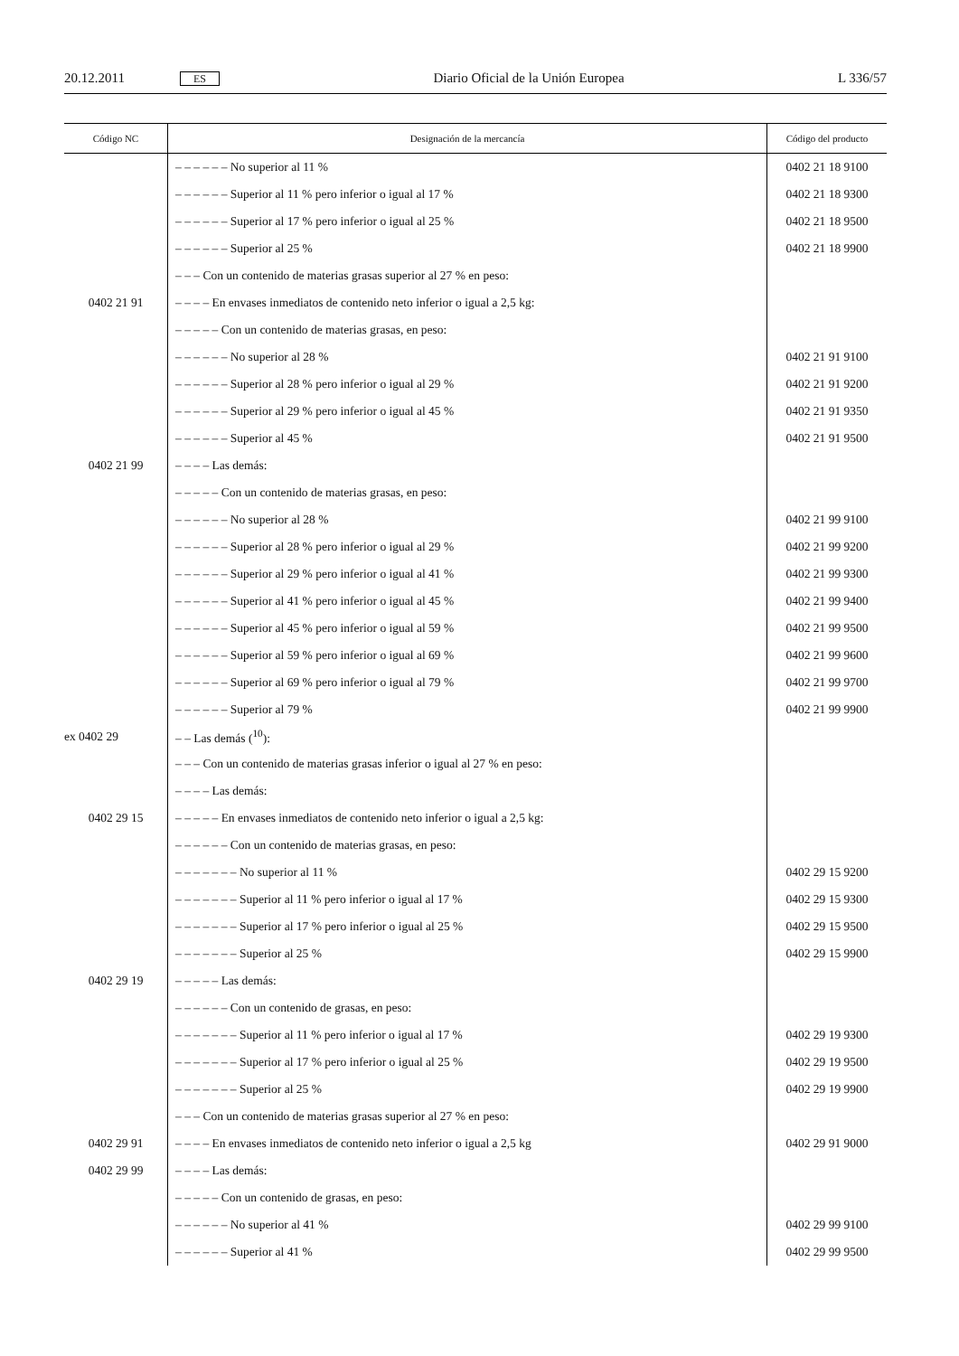20.12.2011 ES Diario Oficial de la Unión Europea L 336/57
| Código NC | Designación de la mercancía | Código del producto |
| --- | --- | --- |
| | – – – – – – No superior al 11 % | 0402 21 18 9100 |
| | – – – – – – Superior al 11 % pero inferior o igual al 17 % | 0402 21 18 9300 |
| | – – – – – – Superior al 17 % pero inferior o igual al 25 % | 0402 21 18 9500 |
| | – – – – – – Superior al 25 % | 0402 21 18 9900 |
| | – – – Con un contenido de materias grasas superior al 27 % en peso: | |
| 0402 21 91 | – – – – En envases inmediatos de contenido neto inferior o igual a 2,5 kg: | |
| | – – – – – Con un contenido de materias grasas, en peso: | |
| | – – – – – – No superior al 28 % | 0402 21 91 9100 |
| | – – – – – – Superior al 28 % pero inferior o igual al 29 % | 0402 21 91 9200 |
| | – – – – – – Superior al 29 % pero inferior o igual al 45 % | 0402 21 91 9350 |
| | – – – – – – Superior al 45 % | 0402 21 91 9500 |
| 0402 21 99 | – – – – Las demás: | |
| | – – – – – Con un contenido de materias grasas, en peso: | |
| | – – – – – – No superior al 28 % | 0402 21 99 9100 |
| | – – – – – – Superior al 28 % pero inferior o igual al 29 % | 0402 21 99 9200 |
| | – – – – – – Superior al 29 % pero inferior o igual al 41 % | 0402 21 99 9300 |
| | – – – – – – Superior al 41 % pero inferior o igual al 45 % | 0402 21 99 9400 |
| | – – – – – – Superior al 45 % pero inferior o igual al 59 % | 0402 21 99 9500 |
| | – – – – – – Superior al 59 % pero inferior o igual al 69 % | 0402 21 99 9600 |
| | – – – – – – Superior al 69 % pero inferior o igual al 79 % | 0402 21 99 9700 |
| | – – – – – – Superior al 79 % | 0402 21 99 9900 |
| ex 0402 29 | – – Las demás (<sup>10</sup>): | |
| | – – – Con un contenido de materias grasas inferior o igual al 27 % en peso: | |
| | – – – – Las demás: | |
| 0402 29 15 | – – – – – En envases inmediatos de contenido neto inferior o igual a 2,5 kg: | |
| | – – – – – – Con un contenido de materias grasas, en peso: | |
| | – – – – – – – No superior al 11 % | 0402 29 15 9200 |
| | – – – – – – – Superior al 11 % pero inferior o igual al 17 % | 0402 29 15 9300 |
| | – – – – – – – Superior al 17 % pero inferior o igual al 25 % | 0402 29 15 9500 |
| | – – – – – – – Superior al 25 % | 0402 29 15 9900 |
| 0402 29 19 | – – – – – Las demás: | |
| | – – – – – – Con un contenido de grasas, en peso: | |
| | – – – – – – – Superior al 11 % pero inferior o igual al 17 % | 0402 29 19 9300 |
| | – – – – – – – Superior al 17 % pero inferior o igual al 25 % | 0402 29 19 9500 |
| | – – – – – – – Superior al 25 % | 0402 29 19 9900 |
| | – – – Con un contenido de materias grasas superior al 27 % en peso: | |
| 0402 29 91 | – – – – En envases inmediatos de contenido neto inferior o igual a 2,5 kg | 0402 29 91 9000 |
| 0402 29 99 | – – – – Las demás: | |
| | – – – – – Con un contenido de grasas, en peso: | |
| | – – – – – – No superior al 41 % | 0402 29 99 9100 |
| | – – – – – – Superior al 41 % | 0402 29 99 9500 |